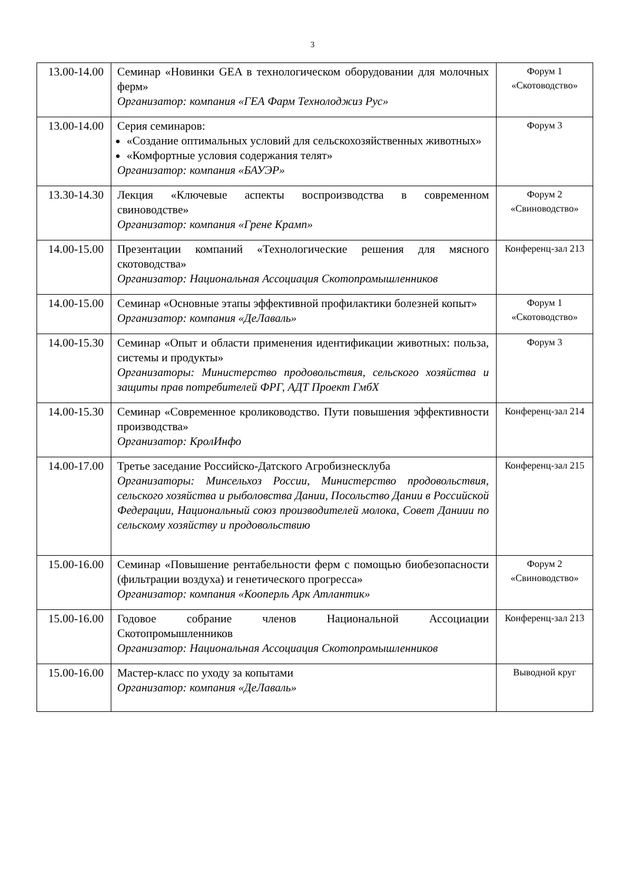3
| 13.00-14.00 | Семинар «Новинки GEA в технологическом оборудовании для молочных ферм» Организатор: компания «ГЕА Фарм Технолоджиз Рус» | Форум 1 «Скотоводство» |
| 13.00-14.00 | Серия семинаров: «Создание оптимальных условий для сельскохозяйственных животных» «Комфортные условия содержания телят» Организатор: компания «БАУЭР» | Форум 3 |
| 13.30-14.30 | Лекция «Ключевые аспекты воспроизводства в современном свиноводстве» Организатор: компания «Грене Крамп» | Форум 2 «Свиноводство» |
| 14.00-15.00 | Презентации компаний «Технологические решения для мясного скотоводства» Организатор: Национальная Ассоциация Скотопромышленников | Конференц-зал 213 |
| 14.00-15.00 | Семинар «Основные этапы эффективной профилактики болезней копыт» Организатор: компания «ДеЛаваль» | Форум 1 «Скотоводство» |
| 14.00-15.30 | Семинар «Опыт и области применения идентификации животных: польза, системы и продукты» Организаторы: Министерство продовольствия, сельского хозяйства и защиты прав потребителей ФРГ, АДТ Проект ГмбХ | Форум 3 |
| 14.00-15.30 | Семинар «Современное кролиководство. Пути повышения эффективности производства» Организатор: КролИнфо | Конференц-зал 214 |
| 14.00-17.00 | Третье заседание Российско-Датского Агробизнесклуба Организаторы: Минсельхоз России, Министерство продовольствия, сельского хозяйства и рыболовства Дании, Посольство Дании в Российской Федерации, Национальный союз производителей молока, Совет Даниии по сельскому хозяйству и продовольствию | Конференц-зал 215 |
| 15.00-16.00 | Семинар «Повышение рентабельности ферм с помощью биобезопасности (фильтрации воздуха) и генетического прогресса» Организатор: компания «Кооперль Арк Атлантик» | Форум 2 «Свиноводство» |
| 15.00-16.00 | Годовое собрание членов Национальной Ассоциации Скотопромышленников Организатор: Национальная Ассоциация Скотопромышленников | Конференц-зал 213 |
| 15.00-16.00 | Мастер-класс по уходу за копытами Организатор: компания «ДеЛаваль» | Выводной круг |